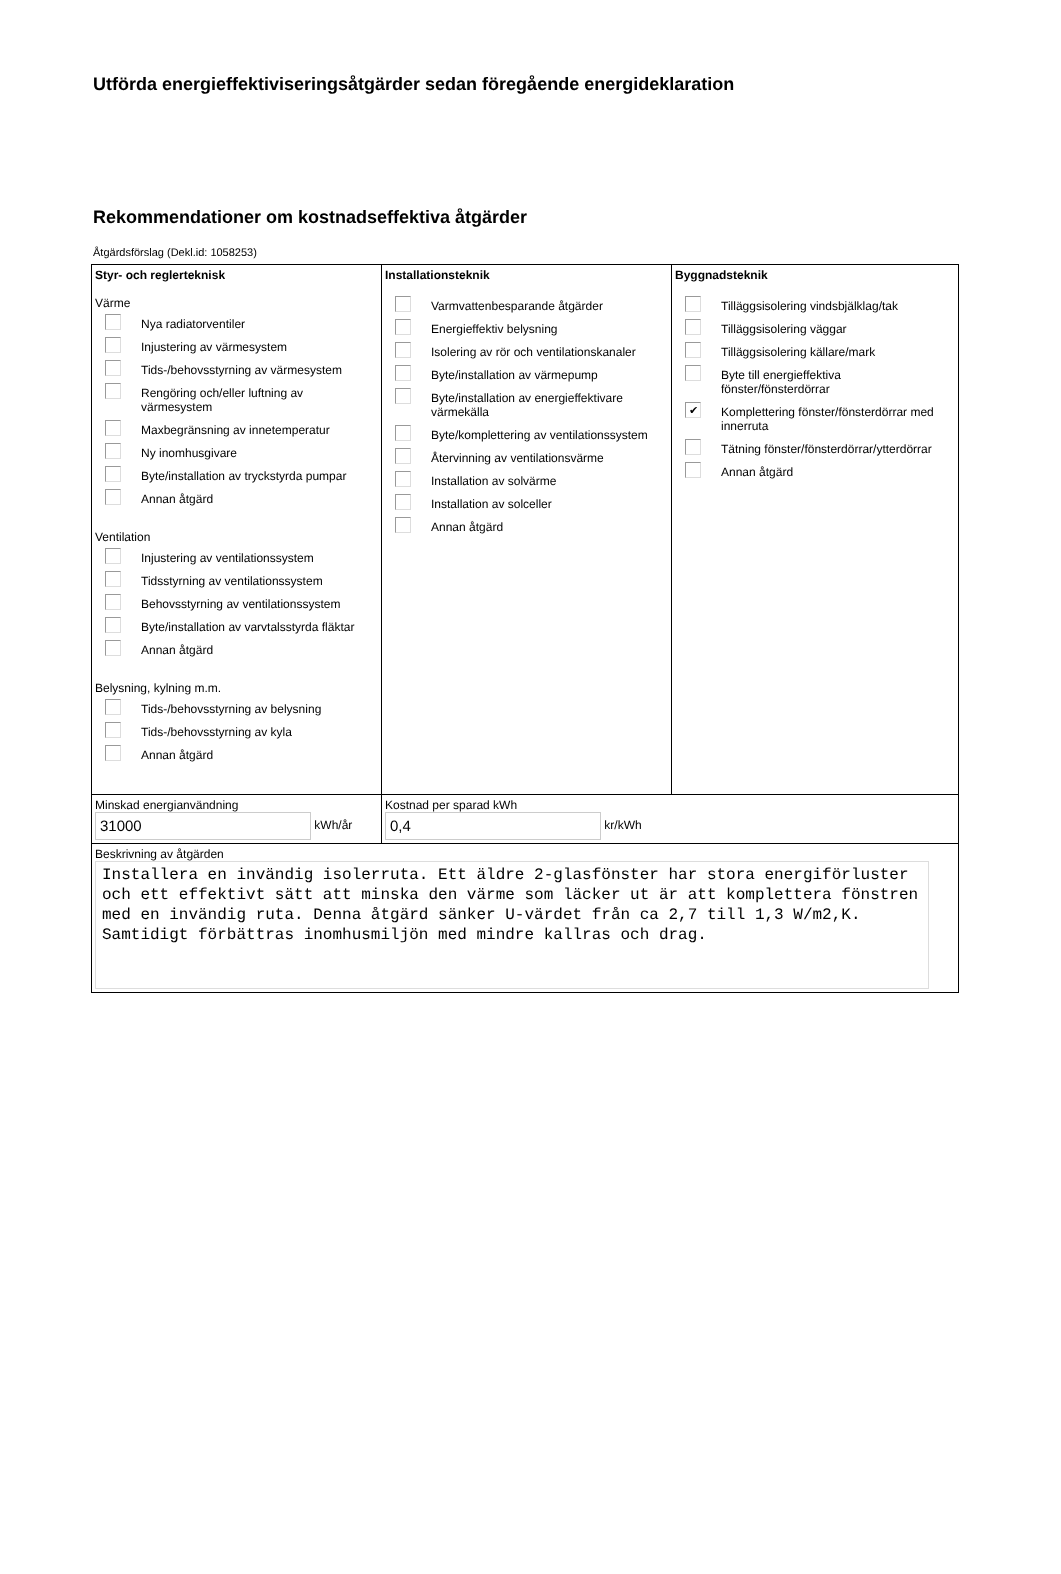Utförda energieffektiviseringsåtgärder sedan föregående energideklaration
Rekommendationer om kostnadseffektiva åtgärder
Åtgärdsförslag (Dekl.id: 1058253)
| Styr- och reglerteknisk Värme Nya radiatorventiler Injustering av värmesystem Tids-/behovsstyrning av värmesystem Rengöring och/eller luftning av värmesystem Maxbegränsning av innetemperatur Ny inomhusgivare Byte/installation av tryckstyrda pumpar Annan åtgärd Ventilation Injustering av ventilationssystem Tidsstyrning av ventilationssystem Behovsstyrning av ventilationssystem Byte/installation av varvtalsstyrda fläktar Annan åtgärd Belysning, kylning m.m. Tids-/behovsstyrning av belysning Tids-/behovsstyrning av kyla Annan åtgärd | Installationsteknik Varmvattenbesparande åtgärder Energieffektiv belysning Isolering av rör och ventilationskanaler Byte/installation av värmepump Byte/installation av energieffektivare värmekälla Byte/komplettering av ventilationssystem Återvinning av ventilationsvärme Installation av solvärme Installation av solceller Annan åtgärd | Byggnadsteknik Tilläggsisolering vindsbjälklag/tak Tilläggsisolering väggar Tilläggsisolering källare/mark Byte till energieffektiva fönster/fönsterdörrar ✔ Komplettering fönster/fönsterdörrar med innerruta Tätning fönster/fönsterdörrar/ytterdörrar Annan åtgärd |
| Minskad energianvändning 31000 kWh/år | Kostnad per sparad kWh 0,4 kr/kWh | |
| Beskrivning av åtgärden Installera en invändig isolerruta. Ett äldre 2-glasfönster har stora energiförluster och ett effektivt sätt att minska den värme som läcker ut är att komplettera fönstren med en invändig ruta. Denna åtgärd sänker U-värdet från ca 2,7 till 1,3 W/m2,K. Samtidigt förbättras inomhusmiljön med mindre kallras och drag. | | |